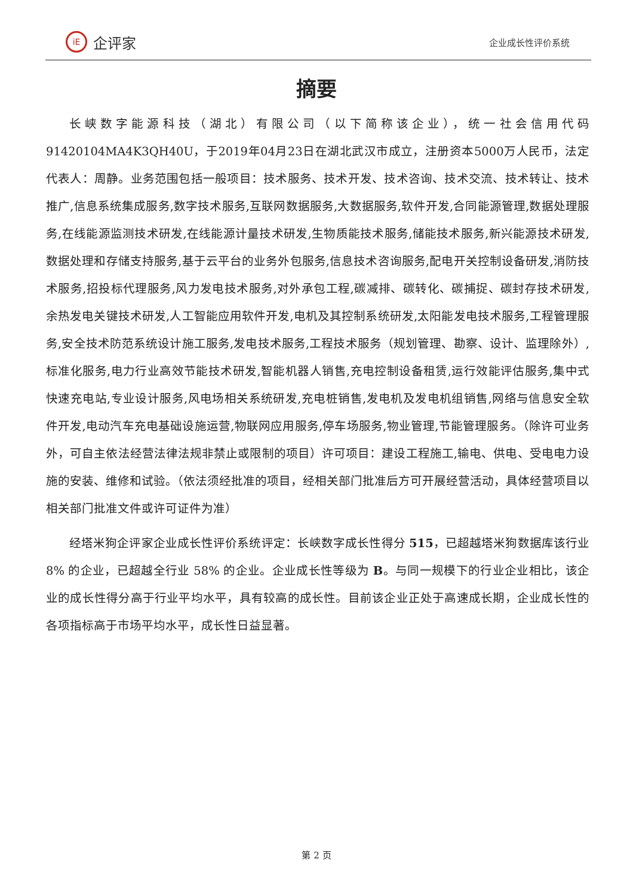iE
企评家
企业成长性评价系统
摘要
长峡数字能源科技（湖北）有限公司（以下简称该企业），统一社会信用代码91420104MA4K3QH40U，于2019年04月23日在湖北武汉市成立，注册资本5000万人民币，法定代表人：周静。业务范围包括一般项目：技术服务、技术开发、技术咨询、技术交流、技术转让、技术推广,信息系统集成服务,数字技术服务,互联网数据服务,大数据服务,软件开发,合同能源管理,数据处理服务,在线能源监测技术研发,在线能源计量技术研发,生物质能技术服务,储能技术服务,新兴能源技术研发,数据处理和存储支持服务,基于云平台的业务外包服务,信息技术咨询服务,配电开关控制设备研发,消防技术服务,招投标代理服务,风力发电技术服务,对外承包工程,碳减排、碳转化、碳捕捉、碳封存技术研发,余热发电关键技术研发,人工智能应用软件开发,电机及其控制系统研发,太阳能发电技术服务,工程管理服务,安全技术防范系统设计施工服务,发电技术服务,工程技术服务（规划管理、勘察、设计、监理除外）,标准化服务,电力行业高效节能技术研发,智能机器人销售,充电控制设备租赁,运行效能评估服务,集中式快速充电站,专业设计服务,风电场相关系统研发,充电桩销售,发电机及发电机组销售,网络与信息安全软件开发,电动汽车充电基础设施运营,物联网应用服务,停车场服务,物业管理,节能管理服务。（除许可业务外，可自主依法经营法律法规非禁止或限制的项目）许可项目：建设工程施工,输电、供电、受电电力设施的安装、维修和试验。（依法须经批准的项目，经相关部门批准后方可开展经营活动，具体经营项目以相关部门批准文件或许可证件为准）
经塔米狗企评家企业成长性评价系统评定：长峡数字成长性得分 515，已超越塔米狗数据库该行业 8% 的企业，已超越全行业 58% 的企业。企业成长性等级为 B。与同一规模下的行业企业相比，该企业的成长性得分高于行业平均水平，具有较高的成长性。目前该企业正处于高速成长期，企业成长性的各项指标高于市场平均水平，成长性日益显著。
第 2 页